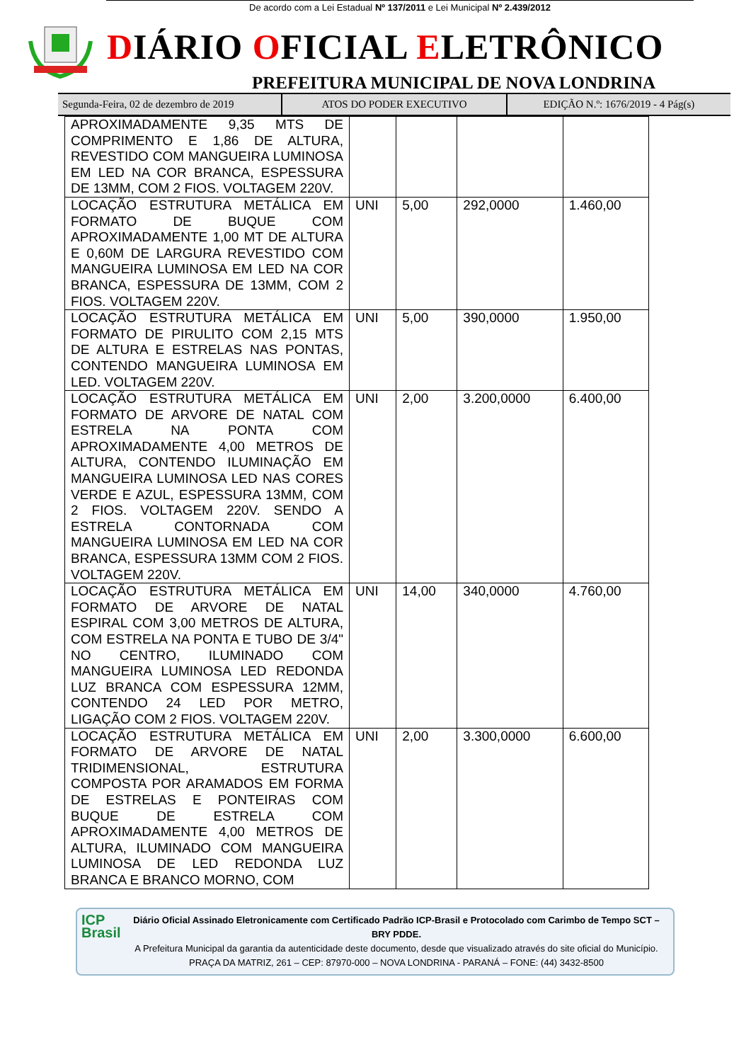De acordo com a Lei Estadual Nº 137/2011 e Lei Municipal Nº 2.439/2012
DIÁRIO OFICIAL ELETRÔNICO
PREFEITURA MUNICIPAL DE NOVA LONDRINA
Segunda-Feira, 02 de dezembro de 2019
ATOS DO PODER EXECUTIVO EDIÇÃO N.º: 1676/2019 - 4 Pág(s)
| APROXIMADAMENTE 9,35 MTS DE COMPRIMENTO E 1,86 DE ALTURA, REVESTIDO COM MANGUEIRA LUMINOSA EM LED NA COR BRANCA, ESPESSURA DE 13MM, COM 2 FIOS. VOLTAGEM 220V. | | | | |
| LOCAÇÃO ESTRUTURA METÁLICA EM FORMATO DE BUQUE COM APROXIMADAMENTE 1,00 MT DE ALTURA E 0,60M DE LARGURA REVESTIDO COM MANGUEIRA LUMINOSA EM LED NA COR BRANCA, ESPESSURA DE 13MM, COM 2 FIOS. VOLTAGEM 220V. | UNI | 5,00 | 292,0000 | 1.460,00 |
| LOCAÇÃO ESTRUTURA METÁLICA EM FORMATO DE PIRULITO COM 2,15 MTS DE ALTURA E ESTRELAS NAS PONTAS, CONTENDO MANGUEIRA LUMINOSA EM LED. VOLTAGEM 220V. | UNI | 5,00 | 390,0000 | 1.950,00 |
| LOCAÇÃO ESTRUTURA METÁLICA EM FORMATO DE ARVORE DE NATAL COM ESTRELA NA PONTA COM APROXIMADAMENTE 4,00 METROS DE ALTURA, CONTENDO ILUMINAÇÃO EM MANGUEIRA LUMINOSA LED NAS CORES VERDE E AZUL, ESPESSURA 13MM, COM 2 FIOS. VOLTAGEM 220V. SENDO A ESTRELA CONTORNADA COM MANGUEIRA LUMINOSA EM LED NA COR BRANCA, ESPESSURA 13MM COM 2 FIOS. VOLTAGEM 220V. | UNI | 2,00 | 3.200,0000 | 6.400,00 |
| LOCAÇÃO ESTRUTURA METÁLICA EM FORMATO DE ARVORE DE NATAL ESPIRAL COM 3,00 METROS DE ALTURA, COM ESTRELA NA PONTA E TUBO DE 3/4" NO CENTRO, ILUMINADO COM MANGUEIRA LUMINOSA LED REDONDA LUZ BRANCA COM ESPESSURA 12MM, CONTENDO 24 LED POR METRO, LIGAÇÃO COM 2 FIOS. VOLTAGEM 220V. | UNI | 14,00 | 340,0000 | 4.760,00 |
| LOCAÇÃO ESTRUTURA METÁLICA EM FORMATO DE ARVORE DE NATAL TRIDIMENSIONAL, ESTRUTURA COMPOSTA POR ARAMADOS EM FORMA DE ESTRELAS E PONTEIRAS COM BUQUE DE ESTRELA COM APROXIMADAMENTE 4,00 METROS DE ALTURA, ILUMINADO COM MANGUEIRA LUMINOSA DE LED REDONDA LUZ BRANCA E BRANCO MORNO, COM | UNI | 2,00 | 3.300,0000 | 6.600,00 |
ICP Brasil
Diário Oficial Assinado Eletronicamente com Certificado Padrão ICP-Brasil e Protocolado com Carimbo de Tempo SCT – BRY PDDE.
A Prefeitura Municipal da garantia da autenticidade deste documento, desde que visualizado através do site oficial do Município.
PRAÇA DA MATRIZ, 261 – CEP: 87970-000 – NOVA LONDRINA - PARANÁ – FONE: (44) 3432-8500